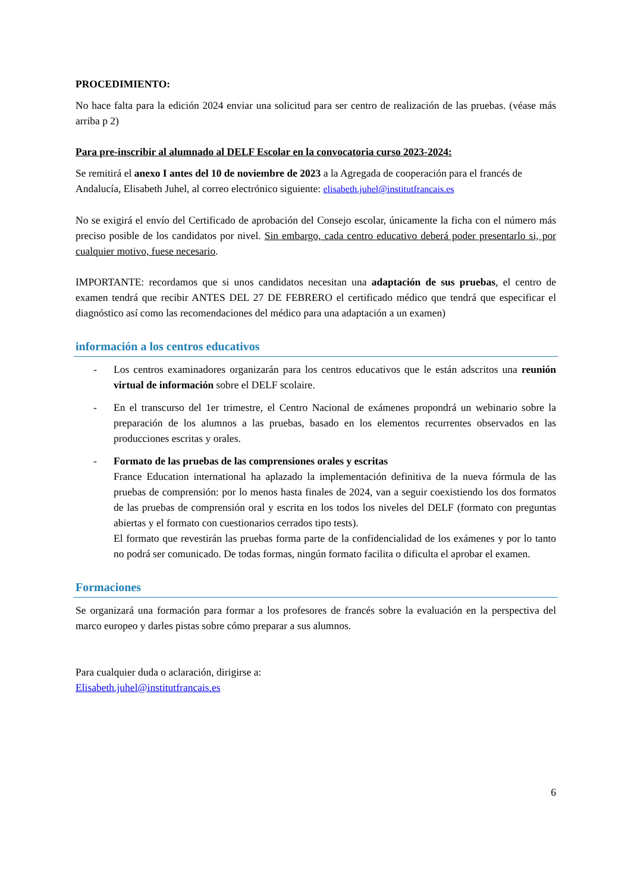PROCEDIMIENTO:
No hace falta para la edición 2024 enviar una solicitud para ser centro de realización de las pruebas. (véase más arriba p 2)
Para pre-inscribir al alumnado al DELF Escolar en la convocatoria curso 2023-2024:
Se remitirá el anexo I antes del 10 de noviembre de 2023 a la Agregada de cooperación para el francés de Andalucía, Elisabeth Juhel, al correo electrónico siguiente: elisabeth.juhel@institutfrancais.es
No se exigirá el envío del Certificado de aprobación del Consejo escolar, únicamente la ficha con el número más preciso posible de los candidatos por nivel. Sin embargo, cada centro educativo deberá poder presentarlo si, por cualquier motivo, fuese necesario.
IMPORTANTE: recordamos que si unos candidatos necesitan una adaptación de sus pruebas, el centro de examen tendrá que recibir ANTES DEL 27 DE FEBRERO el certificado médico que tendrá que especificar el diagnóstico así como las recomendaciones del médico para una adaptación a un examen)
información a los centros educativos
- Los centros examinadores organizarán para los centros educativos que le están adscritos una reunión virtual de información sobre el DELF scolaire.
- En el transcurso del 1er trimestre, el Centro Nacional de exámenes propondrá un webinario sobre la preparación de los alumnos a las pruebas, basado en los elementos recurrentes observados en las producciones escritas y orales.
- Formato de las pruebas de las comprensiones orales y escritas
France Education international ha aplazado la implementación definitiva de la nueva fórmula de las pruebas de comprensión: por lo menos hasta finales de 2024, van a seguir coexistiendo los dos formatos de las pruebas de comprensión oral y escrita en los todos los niveles del DELF (formato con preguntas abiertas y el formato con cuestionarios cerrados tipo tests).
El formato que revestirán las pruebas forma parte de la confidencialidad de los exámenes y por lo tanto no podrá ser comunicado. De todas formas, ningún formato facilita o dificulta el aprobar el examen.
Formaciones
Se organizará una formación para formar a los profesores de francés sobre la evaluación en la perspectiva del marco europeo y darles pistas sobre cómo preparar a sus alumnos.
Para cualquier duda o aclaración, dirigirse a:
Elisabeth.juhel@institutfrancais.es
6